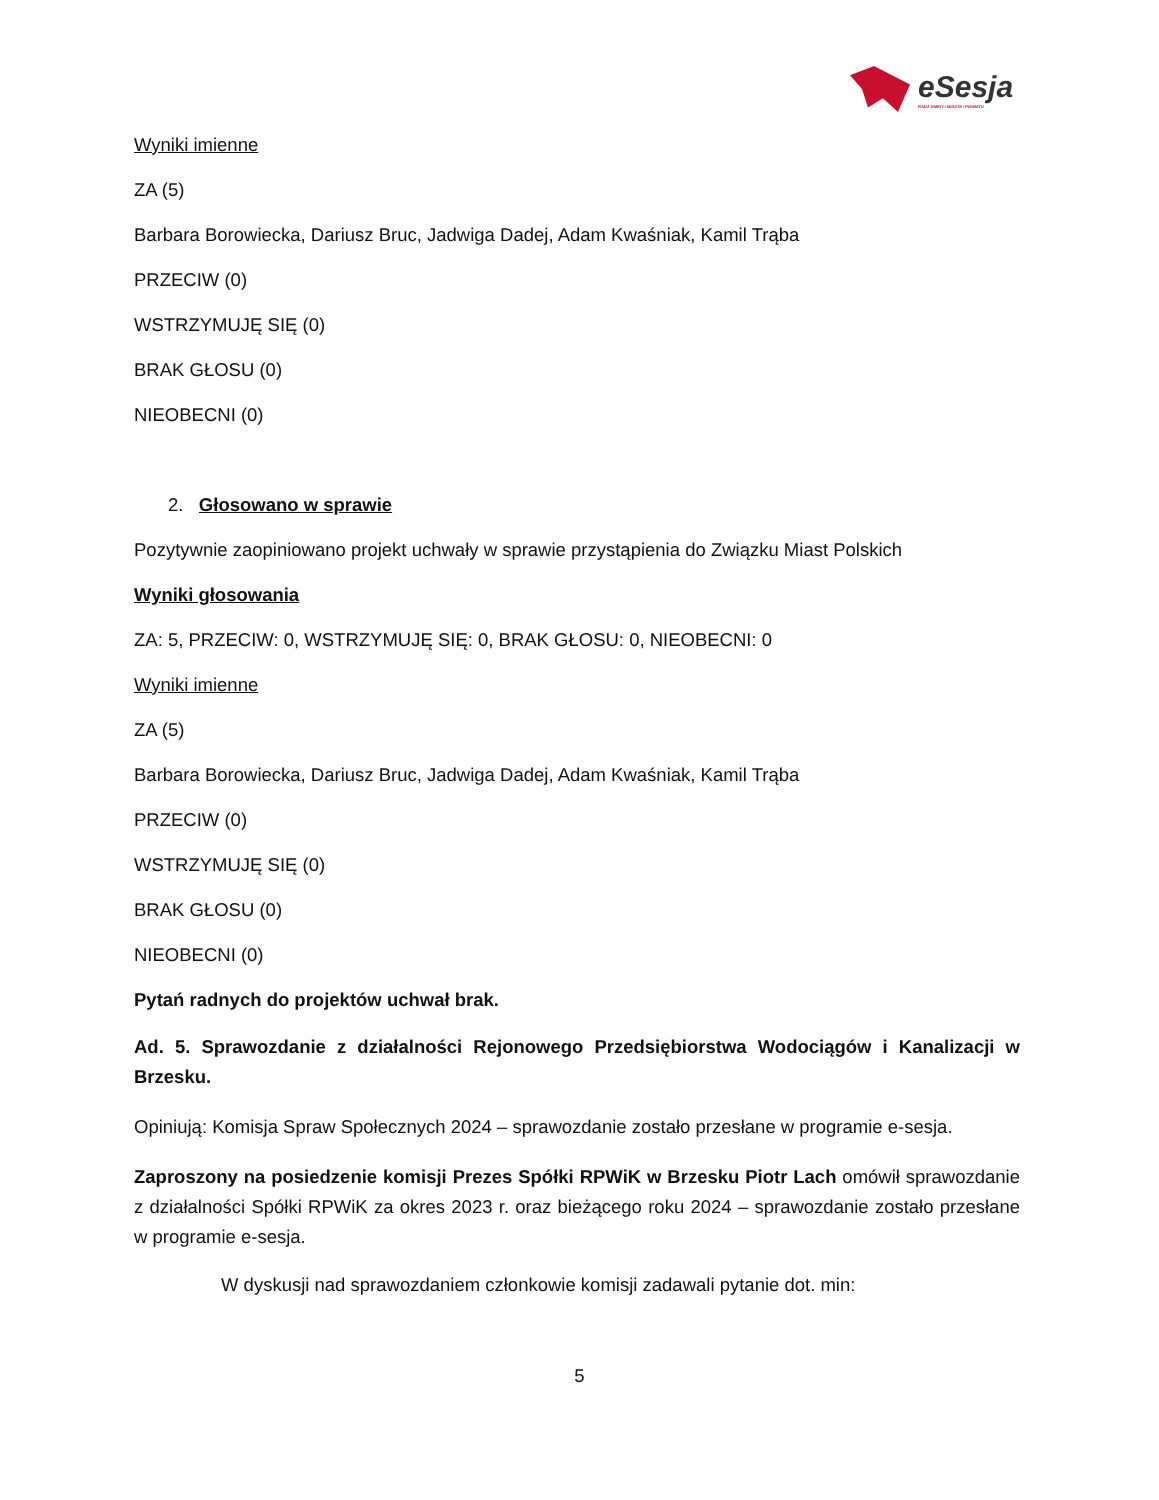eSesja
RADA GMINY / MIASTA / POWIATU
Wyniki imienne
ZA (5)
Barbara Borowiecka, Dariusz Bruc, Jadwiga Dadej, Adam Kwaśniak, Kamil Trąba
PRZECIW (0)
WSTRZYMUJĘ SIĘ (0)
BRAK GŁOSU (0)
NIEOBECNI (0)
2. Głosowano w sprawie
Pozytywnie zaopiniowano projekt uchwały w sprawie przystąpienia do Związku Miast Polskich
Wyniki głosowania
ZA: 5, PRZECIW: 0, WSTRZYMUJĘ SIĘ: 0, BRAK GŁOSU: 0, NIEOBECNI: 0
Wyniki imienne
ZA (5)
Barbara Borowiecka, Dariusz Bruc, Jadwiga Dadej, Adam Kwaśniak, Kamil Trąba
PRZECIW (0)
WSTRZYMUJĘ SIĘ (0)
BRAK GŁOSU (0)
NIEOBECNI (0)
Pytań radnych do projektów uchwał brak.
Ad. 5. Sprawozdanie z działalności Rejonowego Przedsiębiorstwa Wodociągów i Kanalizacji w Brzesku.
Opiniują: Komisja Spraw Społecznych 2024 – sprawozdanie zostało przesłane w programie e-sesja.
Zaproszony na posiedzenie komisji Prezes Spółki RPWiK w Brzesku Piotr Lach omówił sprawozdanie z działalności Spółki RPWiK za okres 2023 r. oraz bieżącego roku 2024 – sprawozdanie zostało przesłane w programie e-sesja.
W dyskusji nad sprawozdaniem członkowie komisji zadawali pytanie dot. min:
5